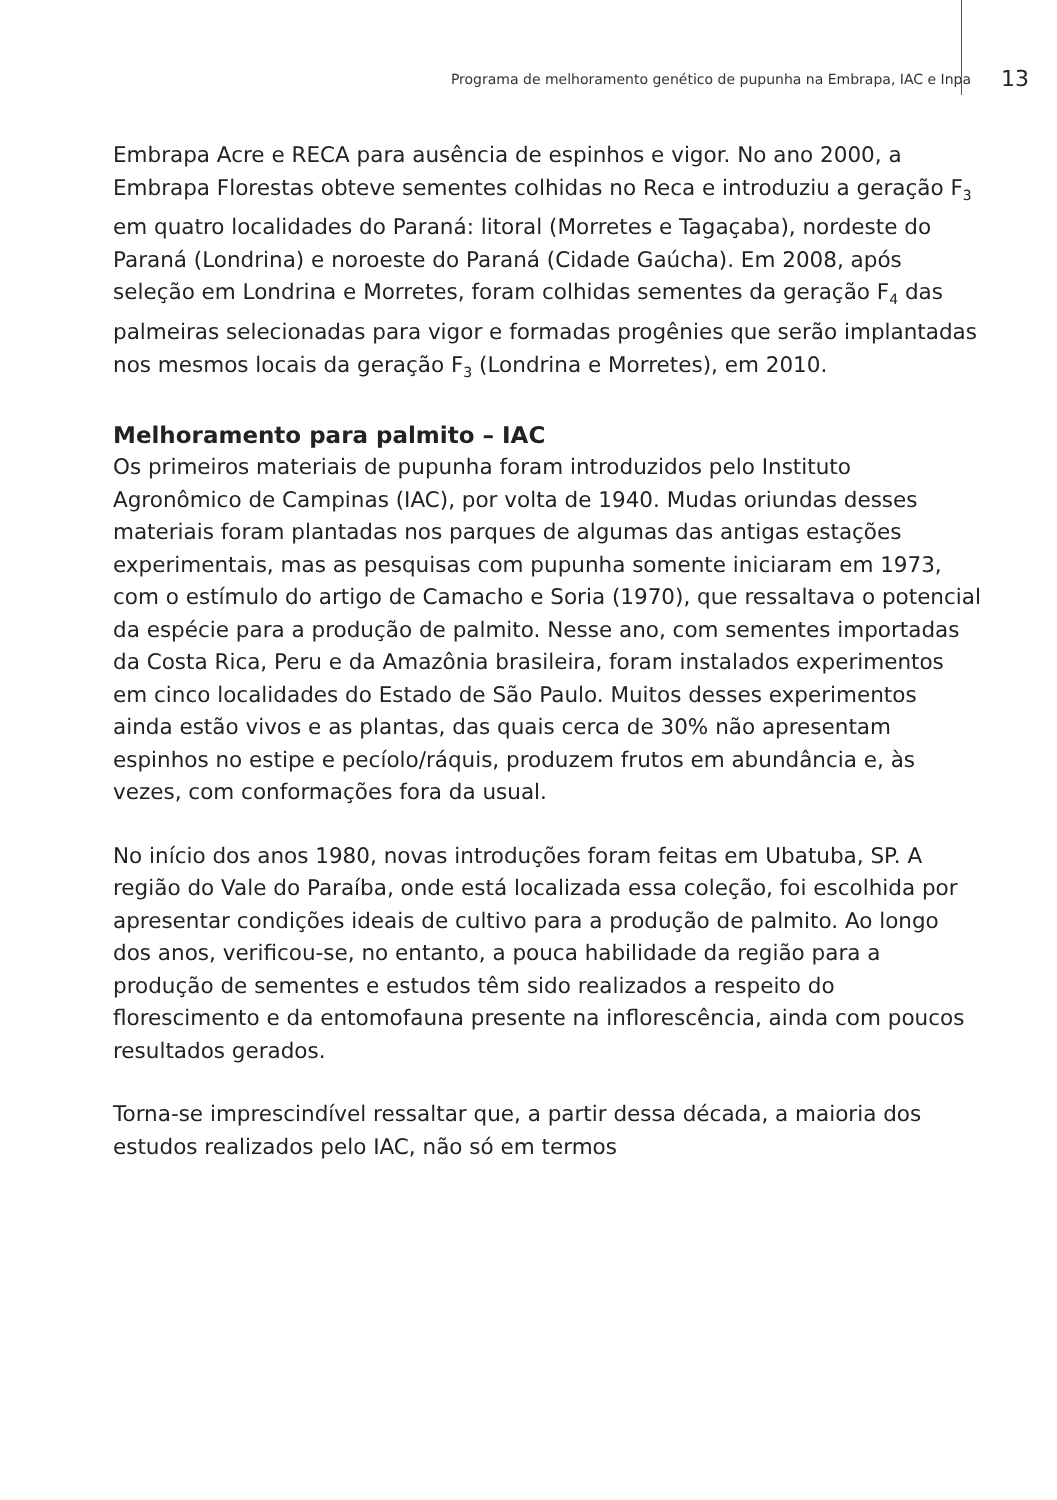Programa de melhoramento genético de pupunha na Embrapa, IAC e Inpa 13
Embrapa Acre e RECA para ausência de espinhos e vigor. No ano 2000, a Embrapa Florestas obteve sementes colhidas no Reca e introduziu a geração F<sub>3</sub> em quatro localidades do Paraná: litoral (Morretes e Tagaçaba), nordeste do Paraná (Londrina) e noroeste do Paraná (Cidade Gaúcha). Em 2008, após seleção em Londrina e Morretes, foram colhidas sementes da geração F<sub>4</sub> das palmeiras selecionadas para vigor e formadas progênies que serão implantadas nos mesmos locais da geração F<sub>3</sub> (Londrina e Morretes), em 2010.
Melhoramento para palmito – IAC
Os primeiros materiais de pupunha foram introduzidos pelo Instituto Agronômico de Campinas (IAC), por volta de 1940. Mudas oriundas desses materiais foram plantadas nos parques de algumas das antigas estações experimentais, mas as pesquisas com pupunha somente iniciaram em 1973, com o estímulo do artigo de Camacho e Soria (1970), que ressaltava o potencial da espécie para a produção de palmito. Nesse ano, com sementes importadas da Costa Rica, Peru e da Amazônia brasileira, foram instalados experimentos em cinco localidades do Estado de São Paulo. Muitos desses experimentos ainda estão vivos e as plantas, das quais cerca de 30% não apresentam espinhos no estipe e pecíolo/ráquis, produzem frutos em abundância e, às vezes, com conformações fora da usual.
No início dos anos 1980, novas introduções foram feitas em Ubatuba, SP. A região do Vale do Paraíba, onde está localizada essa coleção, foi escolhida por apresentar condições ideais de cultivo para a produção de palmito. Ao longo dos anos, verificou-se, no entanto, a pouca habilidade da região para a produção de sementes e estudos têm sido realizados a respeito do florescimento e da entomofauna presente na inflorescência, ainda com poucos resultados gerados.
Torna-se imprescindível ressaltar que, a partir dessa década, a maioria dos estudos realizados pelo IAC, não só em termos